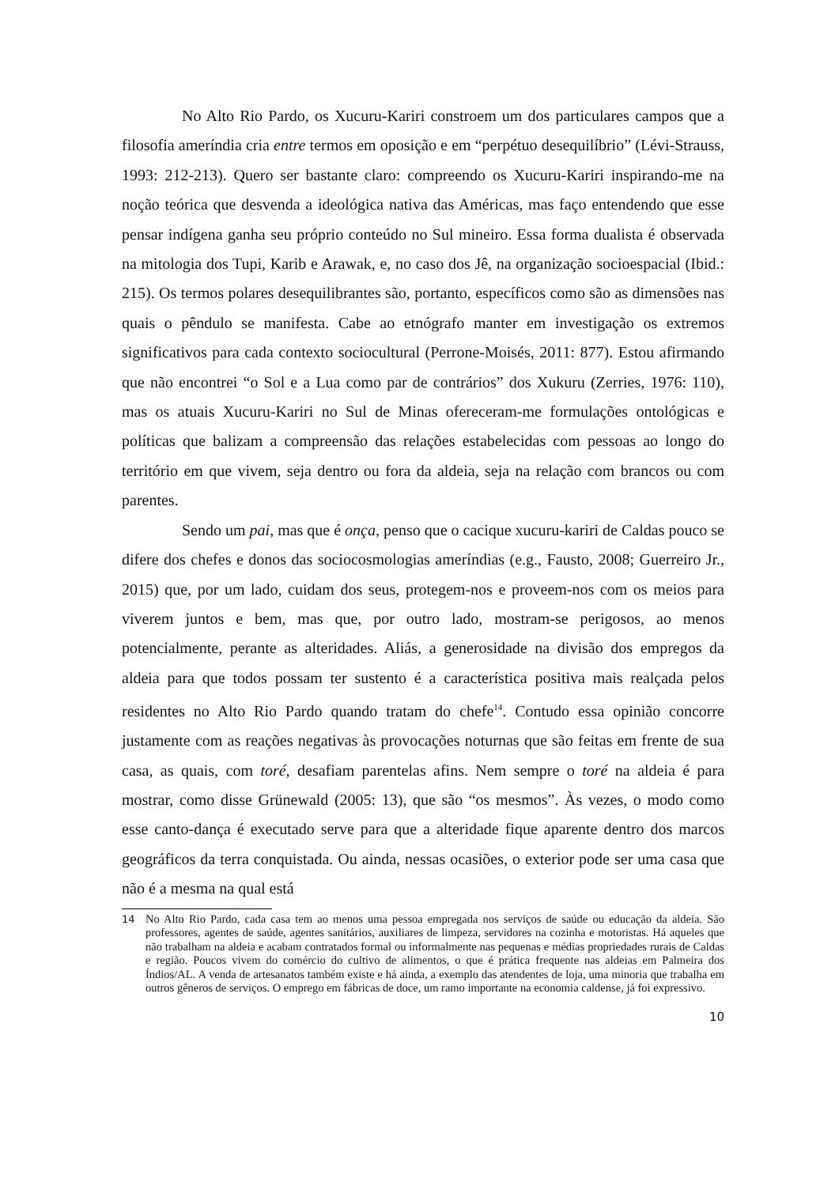No Alto Rio Pardo, os Xucuru-Kariri constroem um dos particulares campos que a filosofia ameríndia cria entre termos em oposição e em “perpétuo desequilíbrio” (Lévi-Strauss, 1993: 212-213). Quero ser bastante claro: compreendo os Xucuru-Kariri inspirando-me na noção teórica que desvenda a ideológica nativa das Américas, mas faço entendendo que esse pensar indígena ganha seu próprio conteúdo no Sul mineiro. Essa forma dualista é observada na mitologia dos Tupi, Karib e Arawak, e, no caso dos Jê, na organização socioespacial (Ibid.: 215). Os termos polares desequilibrantes são, portanto, específicos como são as dimensões nas quais o pêndulo se manifesta. Cabe ao etnógrafo manter em investigação os extremos significativos para cada contexto sociocultural (Perrone-Moisés, 2011: 877). Estou afirmando que não encontrei “o Sol e a Lua como par de contrários” dos Xukuru (Zerries, 1976: 110), mas os atuais Xucuru-Kariri no Sul de Minas ofereceram-me formulações ontológicas e políticas que balizam a compreensão das relações estabelecidas com pessoas ao longo do território em que vivem, seja dentro ou fora da aldeia, seja na relação com brancos ou com parentes.
Sendo um pai, mas que é onça, penso que o cacique xucuru-kariri de Caldas pouco se difere dos chefes e donos das sociocosmologias ameríndias (e.g., Fausto, 2008; Guerreiro Jr., 2015) que, por um lado, cuidam dos seus, protegem-nos e proveem-nos com os meios para viverem juntos e bem, mas que, por outro lado, mostram-se perigosos, ao menos potencialmente, perante as alteridades. Aliás, a generosidade na divisão dos empregos da aldeia para que todos possam ter sustento é a característica positiva mais realçada pelos residentes no Alto Rio Pardo quando tratam do chefe<sup>14</sup>. Contudo essa opinião concorre justamente com as reações negativas às provocações noturnas que são feitas em frente de sua casa, as quais, com toré, desafiam parentelas afins. Nem sempre o toré na aldeia é para mostrar, como disse Grünewald (2005: 13), que são “os mesmos”. Às vezes, o modo como esse canto-dança é executado serve para que a alteridade fique aparente dentro dos marcos geográficos da terra conquistada. Ou ainda, nessas ocasiões, o exterior pode ser uma casa que não é a mesma na qual está
14 No Alto Rio Pardo, cada casa tem ao menos uma pessoa empregada nos serviços de saúde ou educação da aldeia. São professores, agentes de saúde, agentes sanitários, auxiliares de limpeza, servidores na cozinha e motoristas. Há aqueles que não trabalham na aldeia e acabam contratados formal ou informalmente nas pequenas e médias propriedades rurais de Caldas e região. Poucos vivem do comércio do cultivo de alimentos, o que é prática frequente nas aldeias em Palmeira dos Índios/AL. A venda de artesanatos também existe e há ainda, a exemplo das atendentes de loja, uma minoria que trabalha em outros gêneros de serviços. O emprego em fábricas de doce, um ramo importante na economia caldense, já foi expressivo.
10